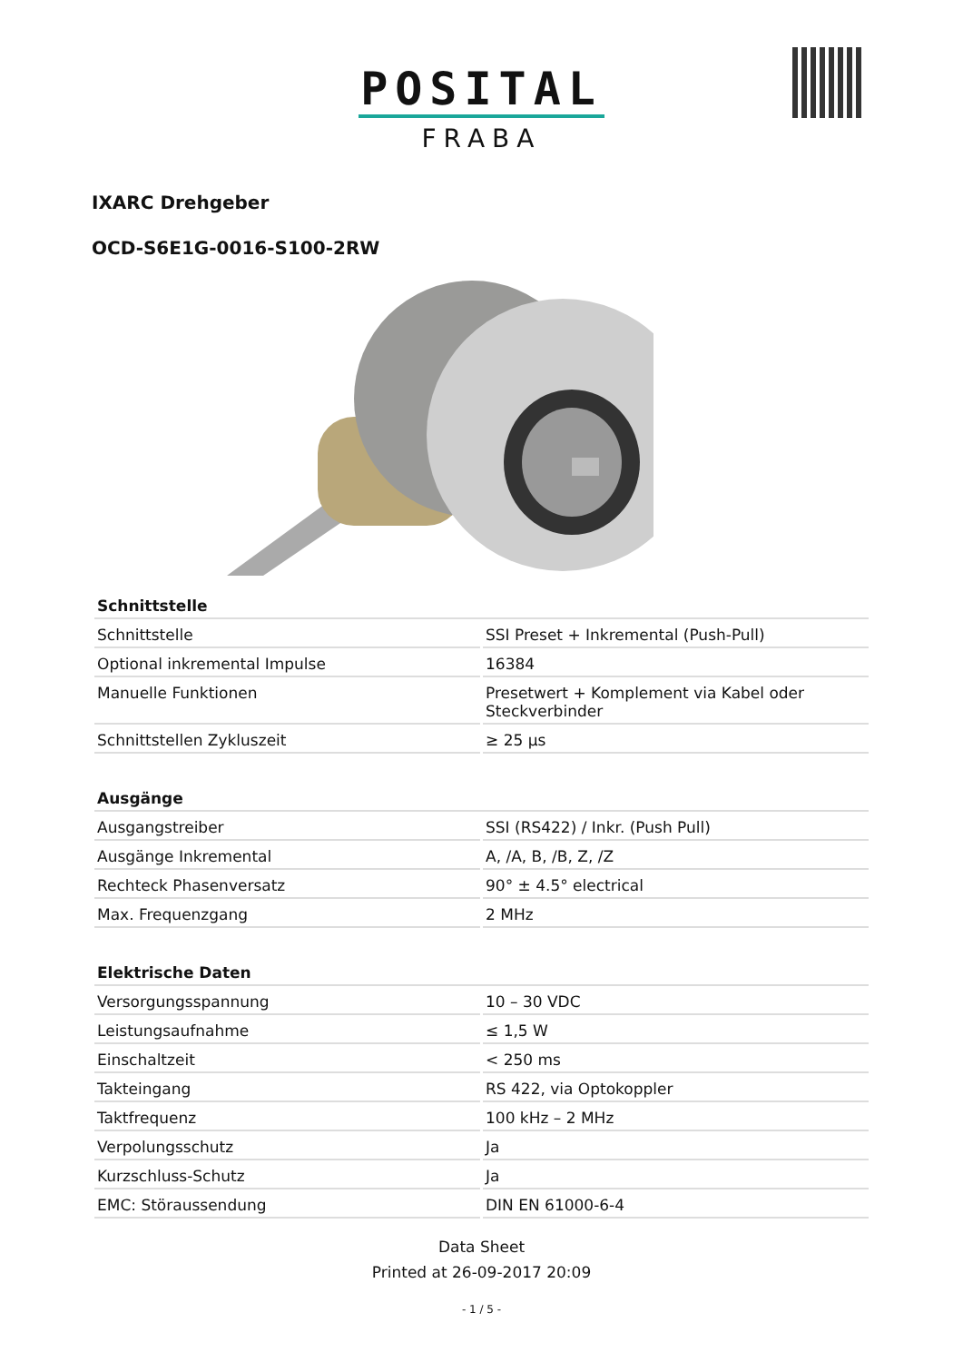POSITAL
FRABA
IXARC Drehgeber
OCD-S6E1G-0016-S100-2RW
| Schnittstelle | |
| --- | --- |
| Schnittstelle | SSI Preset + Inkremental (Push-Pull) |
| Optional inkremental Impulse | 16384 |
| Manuelle Funktionen | Presetwert + Komplement via Kabel oder Steckverbinder |
| Schnittstellen Zykluszeit | ≥ 25 µs |
| Ausgänge | |
| Ausgangstreiber | SSI (RS422) / Inkr. (Push Pull) |
| Ausgänge Inkremental | A, /A, B, /B, Z, /Z |
| Rechteck Phasenversatz | 90° ± 4.5° electrical |
| Max. Frequenzgang | 2 MHz |
| Elektrische Daten | |
| Versorgungsspannung | 10 – 30 VDC |
| Leistungsaufnahme | ≤ 1,5 W |
| Einschaltzeit | < 250 ms |
| Takteingang | RS 422, via Optokoppler |
| Taktfrequenz | 100 kHz – 2 MHz |
| Verpolungsschutz | Ja |
| Kurzschluss-Schutz | Ja |
| EMC: Störaussendung | DIN EN 61000-6-4 |
Data Sheet
Printed at 26-09-2017 20:09
- 1 / 5 -